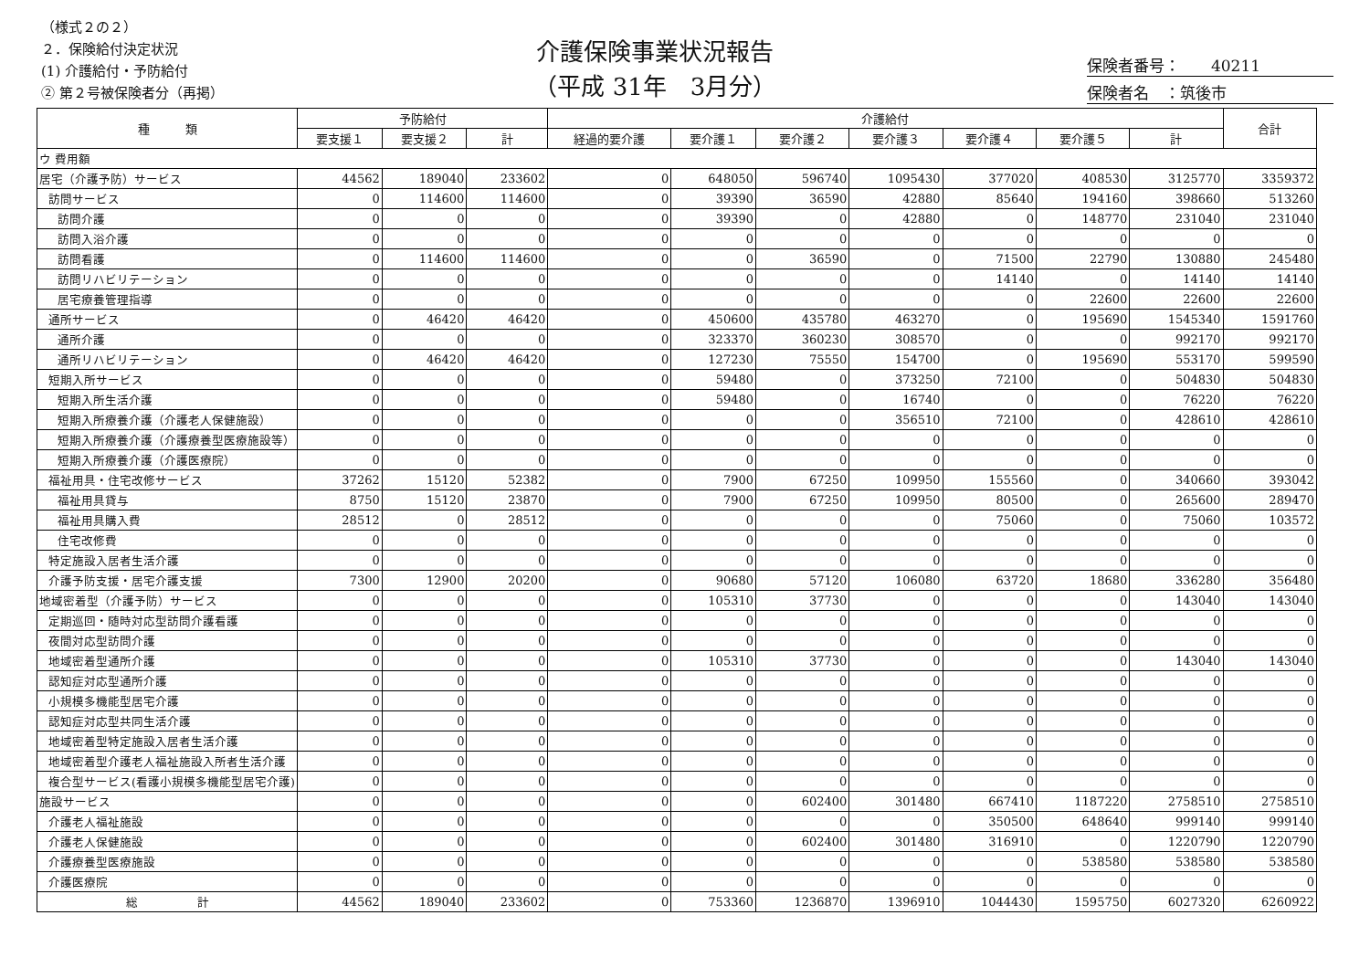（様式２の２）
２．保険給付決定状況
(1) 介護給付・予防給付
② 第２号被保険者分（再掲）
介護保険事業状況報告
（平成 31年　3月分）
保険者番号：　　40211
保険者名　：筑後市
| 種 類 | 予防給付 | | | 介護給付 | | | | | | | 合計 |
| --- | --- | --- | --- | --- | --- | --- | --- | --- | --- | --- | --- |
| | 要支援１ | 要支援２ | 計 | 経過的要介護 | 要介護１ | 要介護２ | 要介護３ | 要介護４ | 要介護５ | 計 | |
| ウ 費用額 | | | | | | | | | | | |
| 居宅（介護予防）サービス | 44562 | 189040 | 233602 | 0 | 648050 | 596740 | 1095430 | 377020 | 408530 | 3125770 | 3359372 |
| 訪問サービス | 0 | 114600 | 114600 | 0 | 39390 | 36590 | 42880 | 85640 | 194160 | 398660 | 513260 |
| 訪問介護 | 0 | 0 | 0 | 0 | 39390 | 0 | 42880 | 0 | 148770 | 231040 | 231040 |
| 訪問入浴介護 | 0 | 0 | 0 | 0 | 0 | 0 | 0 | 0 | 0 | 0 | 0 |
| 訪問看護 | 0 | 114600 | 114600 | 0 | 0 | 36590 | 0 | 71500 | 22790 | 130880 | 245480 |
| 訪問リハビリテーション | 0 | 0 | 0 | 0 | 0 | 0 | 0 | 14140 | 0 | 14140 | 14140 |
| 居宅療養管理指導 | 0 | 0 | 0 | 0 | 0 | 0 | 0 | 0 | 22600 | 22600 | 22600 |
| 通所サービス | 0 | 46420 | 46420 | 0 | 450600 | 435780 | 463270 | 0 | 195690 | 1545340 | 1591760 |
| 通所介護 | 0 | 0 | 0 | 0 | 323370 | 360230 | 308570 | 0 | 0 | 992170 | 992170 |
| 通所リハビリテーション | 0 | 46420 | 46420 | 0 | 127230 | 75550 | 154700 | 0 | 195690 | 553170 | 599590 |
| 短期入所サービス | 0 | 0 | 0 | 0 | 59480 | 0 | 373250 | 72100 | 0 | 504830 | 504830 |
| 短期入所生活介護 | 0 | 0 | 0 | 0 | 59480 | 0 | 16740 | 0 | 0 | 76220 | 76220 |
| 短期入所療養介護（介護老人保健施設） | 0 | 0 | 0 | 0 | 0 | 0 | 356510 | 72100 | 0 | 428610 | 428610 |
| 短期入所療養介護（介護療養型医療施設等） | 0 | 0 | 0 | 0 | 0 | 0 | 0 | 0 | 0 | 0 | 0 |
| 短期入所療養介護（介護医療院） | 0 | 0 | 0 | 0 | 0 | 0 | 0 | 0 | 0 | 0 | 0 |
| 福祉用具・住宅改修サービス | 37262 | 15120 | 52382 | 0 | 7900 | 67250 | 109950 | 155560 | 0 | 340660 | 393042 |
| 福祉用具貸与 | 8750 | 15120 | 23870 | 0 | 7900 | 67250 | 109950 | 80500 | 0 | 265600 | 289470 |
| 福祉用具購入費 | 28512 | 0 | 28512 | 0 | 0 | 0 | 0 | 75060 | 0 | 75060 | 103572 |
| 住宅改修費 | 0 | 0 | 0 | 0 | 0 | 0 | 0 | 0 | 0 | 0 | 0 |
| 特定施設入居者生活介護 | 0 | 0 | 0 | 0 | 0 | 0 | 0 | 0 | 0 | 0 | 0 |
| 介護予防支援・居宅介護支援 | 7300 | 12900 | 20200 | 0 | 90680 | 57120 | 106080 | 63720 | 18680 | 336280 | 356480 |
| 地域密着型（介護予防）サービス | 0 | 0 | 0 | 0 | 105310 | 37730 | 0 | 0 | 0 | 143040 | 143040 |
| 定期巡回・随時対応型訪問介護看護 | 0 | 0 | 0 | 0 | 0 | 0 | 0 | 0 | 0 | 0 | 0 |
| 夜間対応型訪問介護 | 0 | 0 | 0 | 0 | 0 | 0 | 0 | 0 | 0 | 0 | 0 |
| 地域密着型通所介護 | 0 | 0 | 0 | 0 | 105310 | 37730 | 0 | 0 | 0 | 143040 | 143040 |
| 認知症対応型通所介護 | 0 | 0 | 0 | 0 | 0 | 0 | 0 | 0 | 0 | 0 | 0 |
| 小規模多機能型居宅介護 | 0 | 0 | 0 | 0 | 0 | 0 | 0 | 0 | 0 | 0 | 0 |
| 認知症対応型共同生活介護 | 0 | 0 | 0 | 0 | 0 | 0 | 0 | 0 | 0 | 0 | 0 |
| 地域密着型特定施設入居者生活介護 | 0 | 0 | 0 | 0 | 0 | 0 | 0 | 0 | 0 | 0 | 0 |
| 地域密着型介護老人福祉施設入所者生活介護 | 0 | 0 | 0 | 0 | 0 | 0 | 0 | 0 | 0 | 0 | 0 |
| 複合型サービス(看護小規模多機能型居宅介護) | 0 | 0 | 0 | 0 | 0 | 0 | 0 | 0 | 0 | 0 | 0 |
| 施設サービス | 0 | 0 | 0 | 0 | 0 | 602400 | 301480 | 667410 | 1187220 | 2758510 | 2758510 |
| 介護老人福祉施設 | 0 | 0 | 0 | 0 | 0 | 0 | 0 | 350500 | 648640 | 999140 | 999140 |
| 介護老人保健施設 | 0 | 0 | 0 | 0 | 0 | 602400 | 301480 | 316910 | 0 | 1220790 | 1220790 |
| 介護療養型医療施設 | 0 | 0 | 0 | 0 | 0 | 0 | 0 | 0 | 538580 | 538580 | 538580 |
| 介護医療院 | 0 | 0 | 0 | 0 | 0 | 0 | 0 | 0 | 0 | 0 | 0 |
| 総 計 | 44562 | 189040 | 233602 | 0 | 753360 | 1236870 | 1396910 | 1044430 | 1595750 | 6027320 | 6260922 |